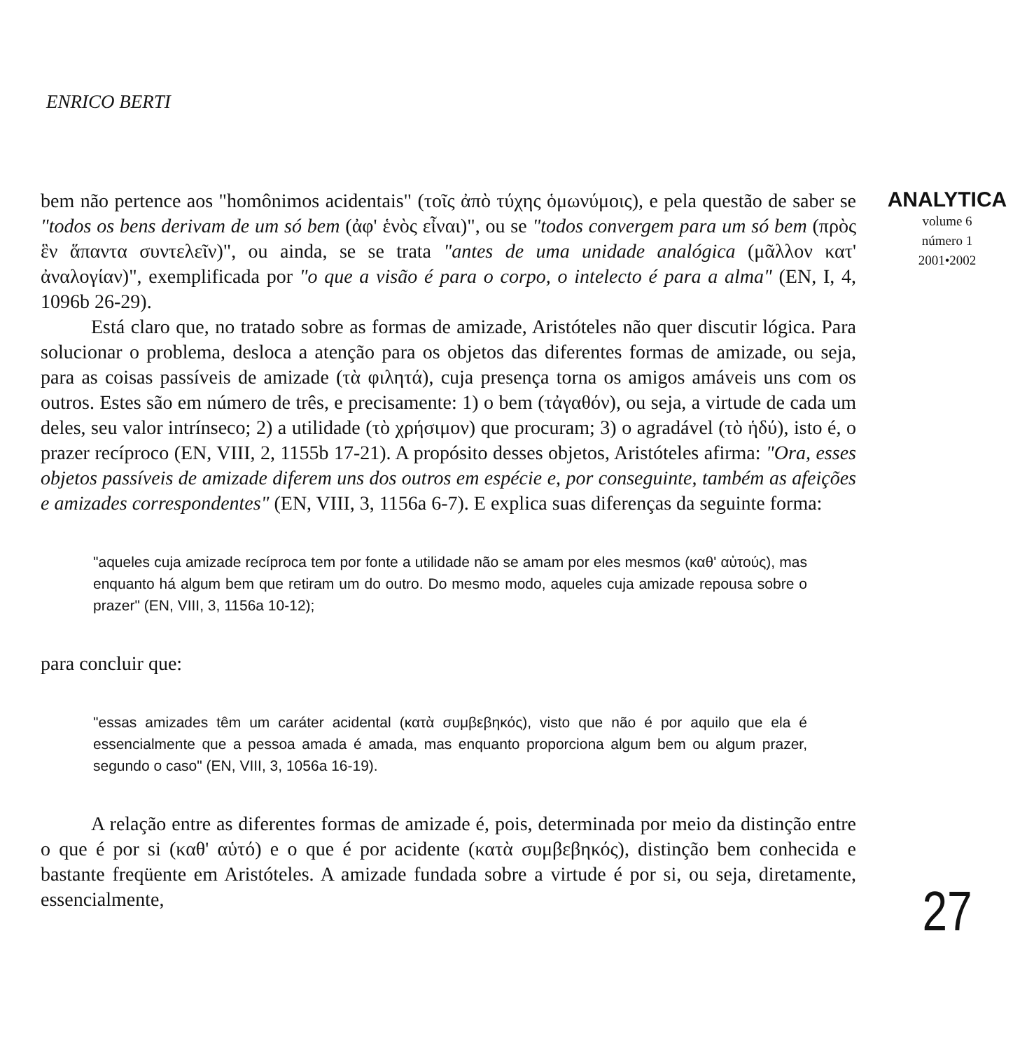ENRICO BERTI
bem não pertence aos "homônimos acidentais" (τοῖς ἀπὸ τύχης ὁμωνύμοις), e pela questão de saber se "todos os bens derivam de um só bem (ἀφ' ἑνὸς εἶναι)", ou se "todos convergem para um só bem (πρὸς ἓν ἅπαντα συντελεῖν)", ou ainda, se se trata "antes de uma unidade analógica (μᾶλλον κατ' ἀναλογίαν)", exemplificada por "o que a visão é para o corpo, o intelecto é para a alma" (EN, I, 4, 1096b 26-29).
Está claro que, no tratado sobre as formas de amizade, Aristóteles não quer discutir lógica. Para solucionar o problema, desloca a atenção para os objetos das diferentes formas de amizade, ou seja, para as coisas passíveis de amizade (τὰ φιλητά), cuja presença torna os amigos amáveis uns com os outros. Estes são em número de três, e precisamente: 1) o bem (τἀγαθόν), ou seja, a virtude de cada um deles, seu valor intrínseco; 2) a utilidade (τὸ χρήσιμον) que procuram; 3) o agradável (τὸ ἡδύ), isto é, o prazer recíproco (EN, VIII, 2, 1155b 17-21). A propósito desses objetos, Aristóteles afirma: "Ora, esses objetos passíveis de amizade diferem uns dos outros em espécie e, por conseguinte, também as afeições e amizades correspondentes" (EN, VIII, 3, 1156a 6-7). E explica suas diferenças da seguinte forma:
"aqueles cuja amizade recíproca tem por fonte a utilidade não se amam por eles mesmos (καθ' αὑτούς), mas enquanto há algum bem que retiram um do outro. Do mesmo modo, aqueles cuja amizade repousa sobre o prazer" (EN, VIII, 3, 1156a 10-12);
para concluir que:
"essas amizades têm um caráter acidental (κατὰ συμβεβηκός), visto que não é por aquilo que ela é essencialmente que a pessoa amada é amada, mas enquanto proporciona algum bem ou algum prazer, segundo o caso" (EN, VIII, 3, 1056a 16-19).
A relação entre as diferentes formas de amizade é, pois, determinada por meio da distinção entre o que é por si (καθ' αὑτό) e o que é por acidente (κατὰ συμβεβηκός), distinção bem conhecida e bastante freqüente em Aristóteles. A amizade fundada sobre a virtude é por si, ou seja, diretamente, essencialmente,
ANALYTICA
volume 6
número 1
2001•2002
27